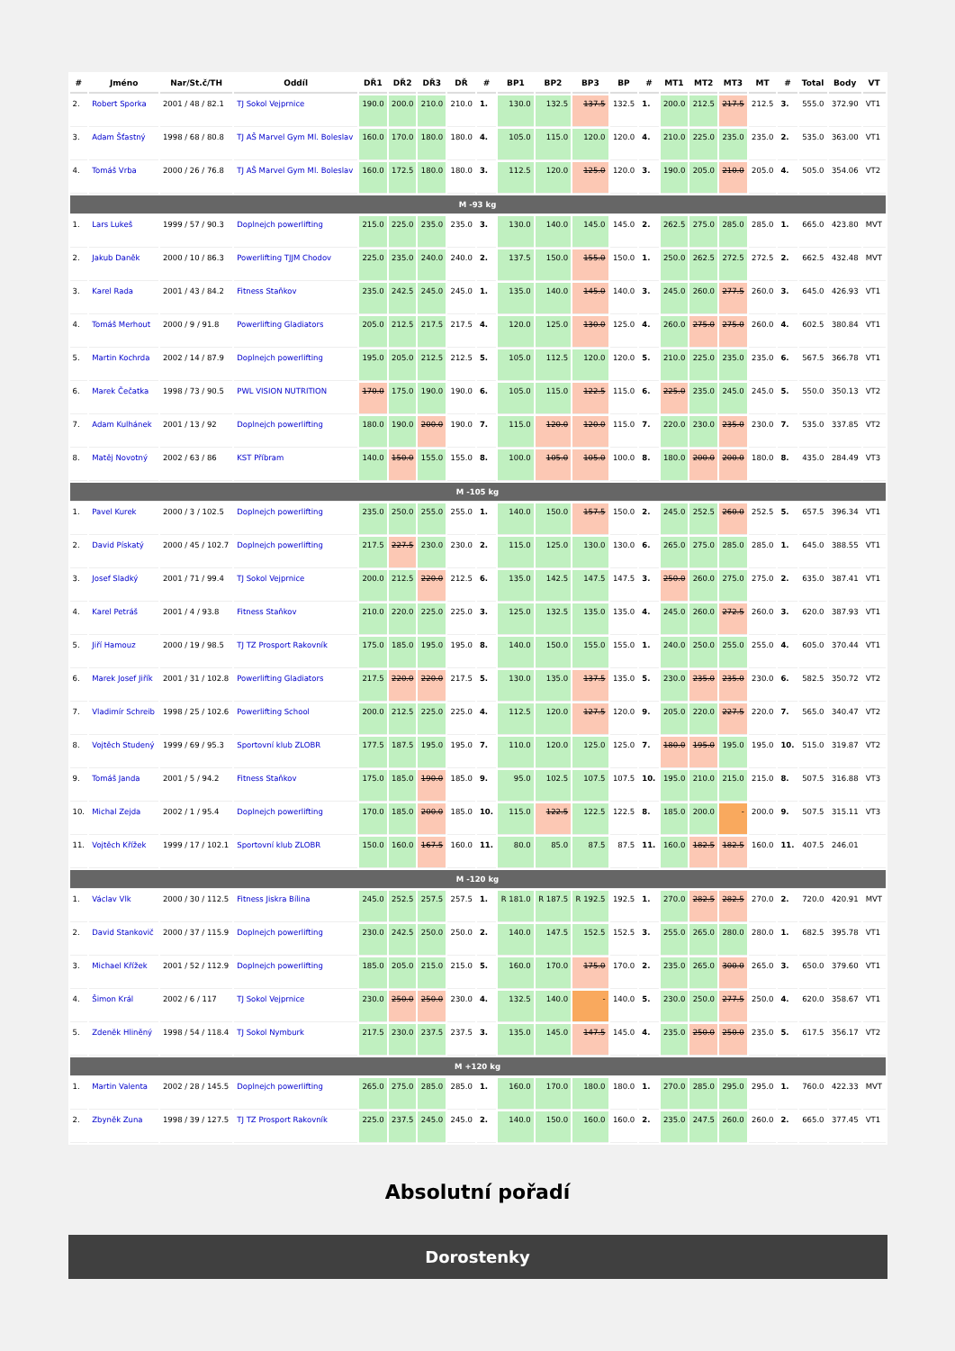| # | Jméno | Nar/St.č/TH | Oddíl | DŘ1 | DŘ2 | DŘ3 | DŘ | # | BP1 | BP2 | BP3 | BP | # | MT1 | MT2 | MT3 | MT | # | Total | Body | VT |
| --- | --- | --- | --- | --- | --- | --- | --- | --- | --- | --- | --- | --- | --- | --- | --- | --- | --- | --- | --- | --- | --- |
| 2. | Robert Sporka | 2001 / 48 / 82.1 | TJ Sokol Vejprnice | 190.0 | 200.0 | 210.0 | 210.0 | 1. | 130.0 | 132.5 | 137.5 | 132.5 | 1. | 200.0 | 212.5 | 217.5 | 212.5 | 3. | 555.0 | 372.90 | VT1 |
| 3. | Adam Šťastný | 1998 / 68 / 80.8 | TJ AŠ Marvel Gym Ml. Boleslav | 160.0 | 170.0 | 180.0 | 180.0 | 4. | 105.0 | 115.0 | 120.0 | 120.0 | 4. | 210.0 | 225.0 | 235.0 | 235.0 | 2. | 535.0 | 363.00 | VT1 |
| 4. | Tomáš Vrba | 2000 / 26 / 76.8 | TJ AŠ Marvel Gym Ml. Boleslav | 160.0 | 172.5 | 180.0 | 180.0 | 3. | 112.5 | 120.0 | 125.0 | 120.0 | 3. | 190.0 | 205.0 | 210.0 | 205.0 | 4. | 505.0 | 354.06 | VT2 |
| M -93 kg | | | | | | | | | | | | | | | | | | | | | |
| 1. | Lars Lukeš | 1999 / 57 / 90.3 | Doplnejch powerlifting | 215.0 | 225.0 | 235.0 | 235.0 | 3. | 130.0 | 140.0 | 145.0 | 145.0 | 2. | 262.5 | 275.0 | 285.0 | 285.0 | 1. | 665.0 | 423.80 | MVT |
| 2. | Jakub Daněk | 2000 / 10 / 86.3 | Powerlifting TJJM Chodov | 225.0 | 235.0 | 240.0 | 240.0 | 2. | 137.5 | 150.0 | 155.0 | 150.0 | 1. | 250.0 | 262.5 | 272.5 | 272.5 | 2. | 662.5 | 432.48 | MVT |
| 3. | Karel Rada | 2001 / 43 / 84.2 | Fitness Staňkov | 235.0 | 242.5 | 245.0 | 245.0 | 1. | 135.0 | 140.0 | 145.0 | 140.0 | 3. | 245.0 | 260.0 | 277.5 | 260.0 | 3. | 645.0 | 426.93 | VT1 |
| 4. | Tomáš Merhout | 2000 / 9 / 91.8 | Powerlifting Gladiators | 205.0 | 212.5 | 217.5 | 217.5 | 4. | 120.0 | 125.0 | 130.0 | 125.0 | 4. | 260.0 | 275.0 | 275.0 | 260.0 | 4. | 602.5 | 380.84 | VT1 |
| 5. | Martin Kochrda | 2002 / 14 / 87.9 | Doplnejch powerlifting | 195.0 | 205.0 | 212.5 | 212.5 | 5. | 105.0 | 112.5 | 120.0 | 120.0 | 5. | 210.0 | 225.0 | 235.0 | 235.0 | 6. | 567.5 | 366.78 | VT1 |
| 6. | Marek Čečatka | 1998 / 73 / 90.5 | PWL VISION NUTRITION | 170.0 | 175.0 | 190.0 | 190.0 | 6. | 105.0 | 115.0 | 122.5 | 115.0 | 6. | 225.0 | 235.0 | 245.0 | 245.0 | 5. | 550.0 | 350.13 | VT2 |
| 7. | Adam Kulhánek | 2001 / 13 / 92 | Doplnejch powerlifting | 180.0 | 190.0 | 200.0 | 190.0 | 7. | 115.0 | 120.0 | 120.0 | 115.0 | 7. | 220.0 | 230.0 | 235.0 | 230.0 | 7. | 535.0 | 337.85 | VT2 |
| 8. | Matěj Novotný | 2002 / 63 / 86 | KST Příbram | 140.0 | 150.0 | 155.0 | 155.0 | 8. | 100.0 | 105.0 | 105.0 | 100.0 | 8. | 180.0 | 200.0 | 200.0 | 180.0 | 8. | 435.0 | 284.49 | VT3 |
| M -105 kg | | | | | | | | | | | | | | | | | | | | | |
| 1. | Pavel Kurek | 2000 / 3 / 102.5 | Doplnejch powerlifting | 235.0 | 250.0 | 255.0 | 255.0 | 1. | 140.0 | 150.0 | 157.5 | 150.0 | 2. | 245.0 | 252.5 | 260.0 | 252.5 | 5. | 657.5 | 396.34 | VT1 |
| 2. | David Pískatý | 2000 / 45 / 102.7 | Doplnejch powerlifting | 217.5 | 227.5 | 230.0 | 230.0 | 2. | 115.0 | 125.0 | 130.0 | 130.0 | 6. | 265.0 | 275.0 | 285.0 | 285.0 | 1. | 645.0 | 388.55 | VT1 |
| 3. | Josef Sladký | 2001 / 71 / 99.4 | TJ Sokol Vejprnice | 200.0 | 212.5 | 220.0 | 212.5 | 6. | 135.0 | 142.5 | 147.5 | 147.5 | 3. | 250.0 | 260.0 | 275.0 | 275.0 | 2. | 635.0 | 387.41 | VT1 |
| 4. | Karel Petráš | 2001 / 4 / 93.8 | Fitness Staňkov | 210.0 | 220.0 | 225.0 | 225.0 | 3. | 125.0 | 132.5 | 135.0 | 135.0 | 4. | 245.0 | 260.0 | 272.5 | 260.0 | 3. | 620.0 | 387.93 | VT1 |
| 5. | Jiří Hamouz | 2000 / 19 / 98.5 | TJ TZ Prosport Rakovník | 175.0 | 185.0 | 195.0 | 195.0 | 8. | 140.0 | 150.0 | 155.0 | 155.0 | 1. | 240.0 | 250.0 | 255.0 | 255.0 | 4. | 605.0 | 370.44 | VT1 |
| 6. | Marek Josef Jiřík | 2001 / 31 / 102.8 | Powerlifting Gladiators | 217.5 | 220.0 | 220.0 | 217.5 | 5. | 130.0 | 135.0 | 137.5 | 135.0 | 5. | 230.0 | 235.0 | 235.0 | 230.0 | 6. | 582.5 | 350.72 | VT2 |
| 7. | Vladimír Schreib | 1998 / 25 / 102.6 | Powerlifting School | 200.0 | 212.5 | 225.0 | 225.0 | 4. | 112.5 | 120.0 | 127.5 | 120.0 | 9. | 205.0 | 220.0 | 227.5 | 220.0 | 7. | 565.0 | 340.47 | VT2 |
| 8. | Vojtěch Studený | 1999 / 69 / 95.3 | Sportovní klub ZLOBR | 177.5 | 187.5 | 195.0 | 195.0 | 7. | 110.0 | 120.0 | 125.0 | 125.0 | 7. | 180.0 | 195.0 | 195.0 | 195.0 | 10. | 515.0 | 319.87 | VT2 |
| 9. | Tomáš Janda | 2001 / 5 / 94.2 | Fitness Staňkov | 175.0 | 185.0 | 190.0 | 185.0 | 9. | 95.0 | 102.5 | 107.5 | 107.5 | 10. | 195.0 | 210.0 | 215.0 | 215.0 | 8. | 507.5 | 316.88 | VT3 |
| 10. | Michal Zejda | 2002 / 1 / 95.4 | Doplnejch powerlifting | 170.0 | 185.0 | 200.0 | 185.0 | 10. | 115.0 | 122.5 | 122.5 | 122.5 | 8. | 185.0 | 200.0 | - | 200.0 | 9. | 507.5 | 315.11 | VT3 |
| 11. | Vojtěch Křížek | 1999 / 17 / 102.1 | Sportovní klub ZLOBR | 150.0 | 160.0 | 167.5 | 160.0 | 11. | 80.0 | 85.0 | 87.5 | 87.5 | 11. | 160.0 | 182.5 | 182.5 | 160.0 | 11. | 407.5 | 246.01 | |
| M -120 kg | | | | | | | | | | | | | | | | | | | | | |
| 1. | Václav Vlk | 2000 / 30 / 112.5 | Fitness Jiskra Bílina | 245.0 | 252.5 | 257.5 | 257.5 | 1. | R 181.0 | R 187.5 | R 192.5 | 192.5 | 1. | 270.0 | 282.5 | 282.5 | 270.0 | 2. | 720.0 | 420.91 | MVT |
| 2. | David Stankovič | 2000 / 37 / 115.9 | Doplnejch powerlifting | 230.0 | 242.5 | 250.0 | 250.0 | 2. | 140.0 | 147.5 | 152.5 | 152.5 | 3. | 255.0 | 265.0 | 280.0 | 280.0 | 1. | 682.5 | 395.78 | VT1 |
| 3. | Michael Křížek | 2001 / 52 / 112.9 | Doplnejch powerlifting | 185.0 | 205.0 | 215.0 | 215.0 | 5. | 160.0 | 170.0 | 175.0 | 170.0 | 2. | 235.0 | 265.0 | 300.0 | 265.0 | 3. | 650.0 | 379.60 | VT1 |
| 4. | Šimon Král | 2002 / 6 / 117 | TJ Sokol Vejprnice | 230.0 | 250.0 | 250.0 | 230.0 | 4. | 132.5 | 140.0 | - | 140.0 | 5. | 230.0 | 250.0 | 277.5 | 250.0 | 4. | 620.0 | 358.67 | VT1 |
| 5. | Zdeněk Hliněný | 1998 / 54 / 118.4 | TJ Sokol Nymburk | 217.5 | 230.0 | 237.5 | 237.5 | 3. | 135.0 | 145.0 | 147.5 | 145.0 | 4. | 235.0 | 250.0 | 250.0 | 235.0 | 5. | 617.5 | 356.17 | VT2 |
| M +120 kg | | | | | | | | | | | | | | | | | | | | | |
| 1. | Martin Valenta | 2002 / 28 / 145.5 | Doplnejch powerlifting | 265.0 | 275.0 | 285.0 | 285.0 | 1. | 160.0 | 170.0 | 180.0 | 180.0 | 1. | 270.0 | 285.0 | 295.0 | 295.0 | 1. | 760.0 | 422.33 | MVT |
| 2. | Zbyněk Zuna | 1998 / 39 / 127.5 | TJ TZ Prosport Rakovník | 225.0 | 237.5 | 245.0 | 245.0 | 2. | 140.0 | 150.0 | 160.0 | 160.0 | 2. | 235.0 | 247.5 | 260.0 | 260.0 | 2. | 665.0 | 377.45 | VT1 |
Absolutní pořadí
Dorostenky